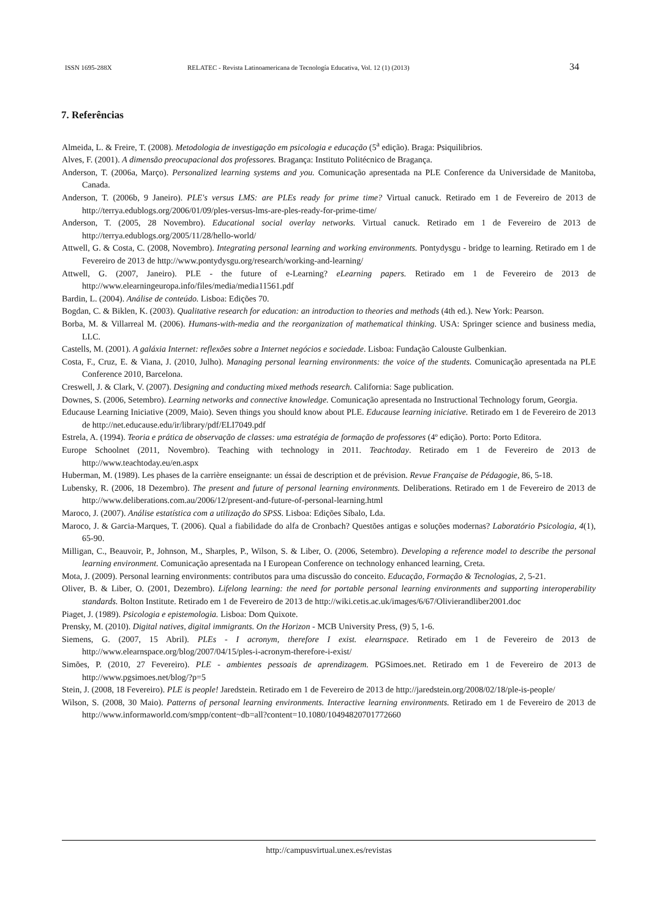ISSN 1695-288X RELATEC - Revista Latinoamericana de Tecnología Educativa, Vol. 12 (1) (2013) 34
7. Referências
Almeida, L. & Freire, T. (2008). Metodologia de investigação em psicologia e educação (5<sup>a</sup> edição). Braga: Psiquilibrios.
Alves, F. (2001). A dimensão preocupacional dos professores. Bragança: Instituto Politécnico de Bragança.
Anderson, T. (2006a, Março). Personalized learning systems and you. Comunicação apresentada na PLE Conference da Universidade de Manitoba, Canada.
Anderson, T. (2006b, 9 Janeiro). PLE's versus LMS: are PLEs ready for prime time? Virtual canuck. Retirado em 1 de Fevereiro de 2013 de http://terrya.edublogs.org/2006/01/09/ples-versus-lms-are-ples-ready-for-prime-time/
Anderson, T. (2005, 28 Novembro). Educational social overlay networks. Virtual canuck. Retirado em 1 de Fevereiro de 2013 de http://terrya.edublogs.org/2005/11/28/hello-world/
Attwell, G. & Costa, C. (2008, Novembro). Integrating personal learning and working environments. Pontydysgu - bridge to learning. Retirado em 1 de Fevereiro de 2013 de http://www.pontydysgu.org/research/working-and-learning/
Attwell, G. (2007, Janeiro). PLE - the future of e-Learning? eLearning papers. Retirado em 1 de Fevereiro de 2013 de http://www.elearningeuropa.info/files/media/media11561.pdf
Bardin, L. (2004). Análise de conteúdo. Lisboa: Edições 70.
Bogdan, C. & Biklen, K. (2003). Qualitative research for education: an introduction to theories and methods (4th ed.). New York: Pearson.
Borba, M. & Villarreal M. (2006). Humans-with-media and the reorganization of mathematical thinking. USA: Springer science and business media, LLC.
Castells, M. (2001). A galáxia Internet: reflexões sobre a Internet negócios e sociedade. Lisboa: Fundação Calouste Gulbenkian.
Costa, F., Cruz, E. & Viana, J. (2010, Julho). Managing personal learning environments: the voice of the students. Comunicação apresentada na PLE Conference 2010, Barcelona.
Creswell, J. & Clark, V. (2007). Designing and conducting mixed methods research. California: Sage publication.
Downes, S. (2006, Setembro). Learning networks and connective knowledge. Comunicação apresentada no Instructional Technology forum, Georgia.
Educause Learning Iniciative (2009, Maio). Seven things you should know about PLE. Educause learning iniciative. Retirado em 1 de Fevereiro de 2013 de http://net.educause.edu/ir/library/pdf/ELI7049.pdf
Estrela, A. (1994). Teoria e prática de observação de classes: uma estratégia de formação de professores (4º edição). Porto: Porto Editora.
Europe Schoolnet (2011, Novembro). Teaching with technology in 2011. Teachtoday. Retirado em 1 de Fevereiro de 2013 de http://www.teachtoday.eu/en.aspx
Huberman, M. (1989). Les phases de la carrière enseignante: un éssai de description et de prévision. Revue Française de Pédagogie, 86, 5-18.
Lubensky, R. (2006, 18 Dezembro). The present and future of personal learning environments. Deliberations. Retirado em 1 de Fevereiro de 2013 de http://www.deliberations.com.au/2006/12/present-and-future-of-personal-learning.html
Maroco, J. (2007). Análise estatística com a utilização do SPSS. Lisboa: Edições Síbalo, Lda.
Maroco, J. & Garcia-Marques, T. (2006). Qual a fiabilidade do alfa de Cronbach? Questões antigas e soluções modernas? Laboratório Psicologia, 4(1), 65-90.
Milligan, C., Beauvoir, P., Johnson, M., Sharples, P., Wilson, S. & Liber, O. (2006, Setembro). Developing a reference model to describe the personal learning environment. Comunicação apresentada na I European Conference on technology enhanced learning, Creta.
Mota, J. (2009). Personal learning environments: contributos para uma discussão do conceito. Educação, Formação & Tecnologias, 2, 5-21.
Oliver, B. & Liber, O. (2001, Dezembro). Lifelong learning: the need for portable personal learning environments and supporting interoperability standards. Bolton Institute. Retirado em 1 de Fevereiro de 2013 de http://wiki.cetis.ac.uk/images/6/67/Olivierandliber2001.doc
Piaget, J. (1989). Psicologia e epistemologia. Lisboa: Dom Quixote.
Prensky, M. (2010). Digital natives, digital immigrants. On the Horizon - MCB University Press, (9) 5, 1-6.
Siemens, G. (2007, 15 Abril). PLEs - I acronym, therefore I exist. elearnspace. Retirado em 1 de Fevereiro de 2013 de http://www.elearnspace.org/blog/2007/04/15/ples-i-acronym-therefore-i-exist/
Simões, P. (2010, 27 Fevereiro). PLE - ambientes pessoais de aprendizagem. PGSimoes.net. Retirado em 1 de Fevereiro de 2013 de http://www.pgsimoes.net/blog/?p=5
Stein, J. (2008, 18 Fevereiro). PLE is people! Jaredstein. Retirado em 1 de Fevereiro de 2013 de http://jaredstein.org/2008/02/18/ple-is-people/
Wilson, S. (2008, 30 Maio). Patterns of personal learning environments. Interactive learning environments. Retirado em 1 de Fevereiro de 2013 de http://www.informaworld.com/smpp/content~db=all?content=10.1080/10494820701772660
http://campusvirtual.unex.es/revistas